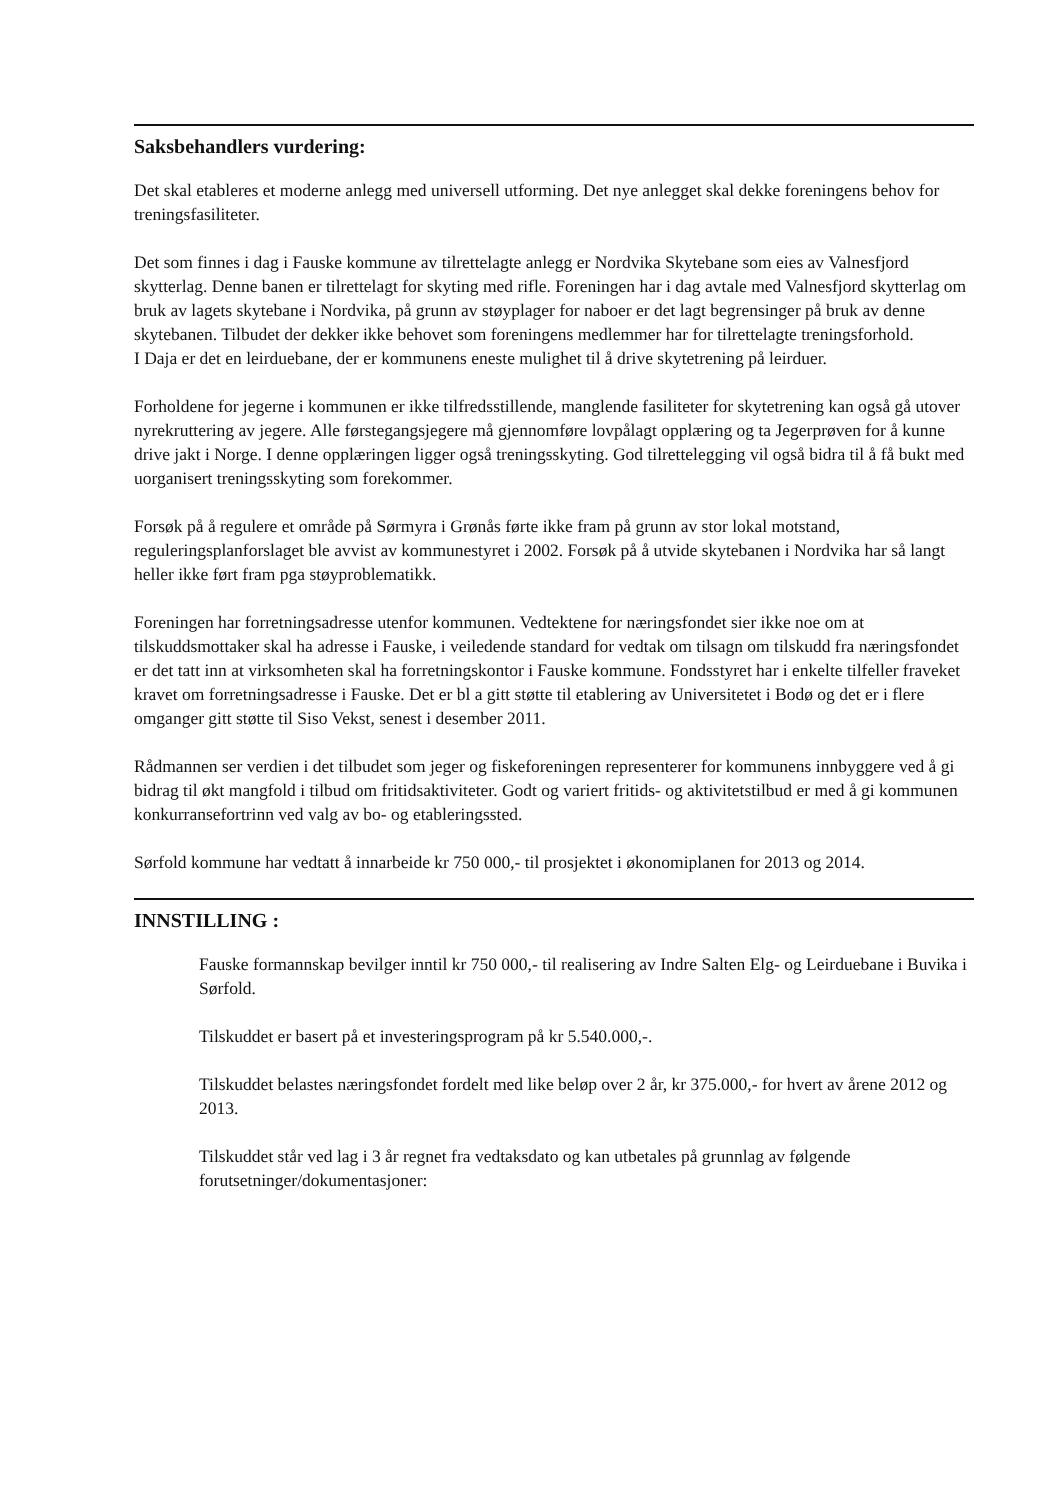Saksbehandlers vurdering:
Det skal etableres et moderne anlegg med universell utforming. Det nye anlegget skal dekke foreningens behov for treningsfasiliteter.
Det som finnes i dag i Fauske kommune av tilrettelagte anlegg er Nordvika Skytebane som eies av Valnesfjord skytterlag. Denne banen er tilrettelagt for skyting med rifle. Foreningen har i dag avtale med Valnesfjord skytterlag om bruk av lagets skytebane i Nordvika, på grunn av støyplager for naboer er det lagt begrensinger på bruk av denne skytebanen. Tilbudet der dekker ikke behovet som foreningens medlemmer har for tilrettelagte treningsforhold.
I Daja er det en leirduebane, der er kommunens eneste mulighet til å drive skytetrening på leirduer.
Forholdene for jegerne i kommunen er ikke tilfredsstillende, manglende fasiliteter for skytetrening kan også gå utover nyrekruttering av jegere. Alle førstegangsjegere må gjennomføre lovpålagt opplæring og ta Jegerprøven for å kunne drive jakt i Norge. I denne opplæringen ligger også treningsskyting. God tilrettelegging vil også bidra til å få bukt med uorganisert treningsskyting som forekommer.
Forsøk på å regulere et område på Sørmyra i Grønås førte ikke fram på grunn av stor lokal motstand, reguleringsplanforslaget ble avvist av kommunestyret i 2002. Forsøk på å utvide skytebanen i Nordvika har så langt heller ikke ført fram pga støyproblematikk.
Foreningen har forretningsadresse utenfor kommunen. Vedtektene for næringsfondet sier ikke noe om at tilskuddsmottaker skal ha adresse i Fauske, i veiledende standard for vedtak om tilsagn om tilskudd fra næringsfondet er det tatt inn at virksomheten skal ha forretningskontor i Fauske kommune. Fondsstyret har i enkelte tilfeller fraveket kravet om forretningsadresse i Fauske. Det er bl a gitt støtte til etablering av Universitetet i Bodø og det er i flere omganger gitt støtte til Siso Vekst, senest i desember 2011.
Rådmannen ser verdien i det tilbudet som jeger og fiskeforeningen representerer for kommunens innbyggere ved å gi bidrag til økt mangfold i tilbud om fritidsaktiviteter. Godt og variert fritids- og aktivitetstilbud er med å gi kommunen konkurransefortrinn ved valg av bo- og etableringssted.
Sørfold kommune har vedtatt å innarbeide kr 750 000,- til prosjektet i økonomiplanen for 2013 og 2014.
INNSTILLING :
Fauske formannskap bevilger inntil kr 750 000,- til realisering av Indre Salten Elg- og Leirduebane i Buvika i Sørfold.
Tilskuddet er basert på et investeringsprogram på kr 5.540.000,-.
Tilskuddet belastes næringsfondet fordelt med like beløp over 2 år, kr 375.000,- for hvert av årene 2012 og 2013.
Tilskuddet står ved lag i 3 år regnet fra vedtaksdato og kan utbetales på grunnlag av følgende forutsetninger/dokumentasjoner: